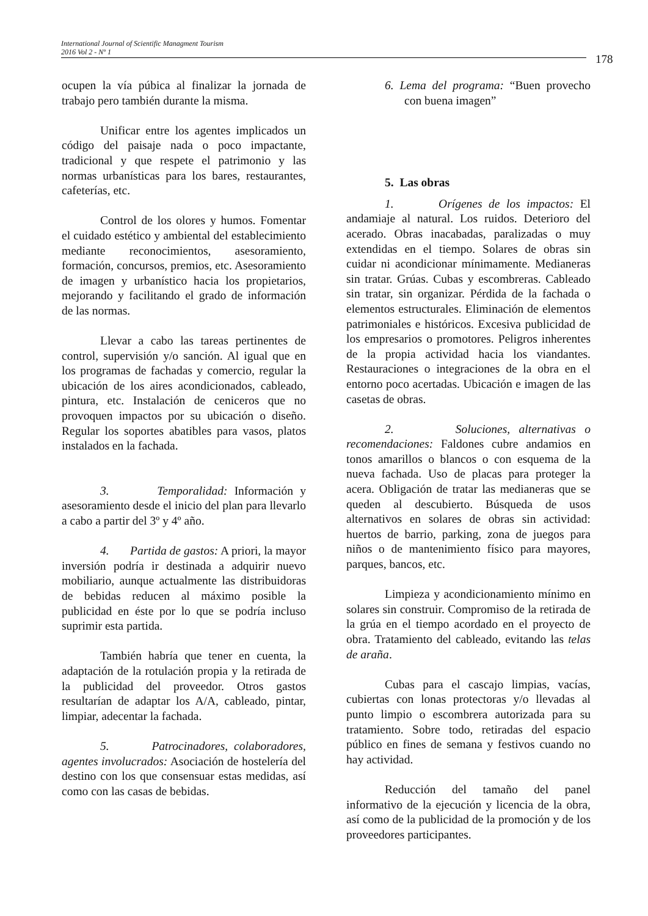International Journal of Scientific Managment Tourism
2016 Vol 2 - Nº 1
178
ocupen la vía púbica al finalizar la jornada de trabajo pero también durante la misma.
Unificar entre los agentes implicados un código del paisaje nada o poco impactante, tradicional y que respete el patrimonio y las normas urbanísticas para los bares, restaurantes, cafeterías, etc.
Control de los olores y humos. Fomentar el cuidado estético y ambiental del establecimiento mediante reconocimientos, asesoramiento, formación, concursos, premios, etc. Asesoramiento de imagen y urbanístico hacia los propietarios, mejorando y facilitando el grado de información de las normas.
Llevar a cabo las tareas pertinentes de control, supervisión y/o sanción. Al igual que en los programas de fachadas y comercio, regular la ubicación de los aires acondicionados, cableado, pintura, etc. Instalación de ceniceros que no provoquen impactos por su ubicación o diseño. Regular los soportes abatibles para vasos, platos instalados en la fachada.
3. Temporalidad: Información y asesoramiento desde el inicio del plan para llevarlo a cabo a partir del 3º y 4º año.
4. Partida de gastos: A priori, la mayor inversión podría ir destinada a adquirir nuevo mobiliario, aunque actualmente las distribuidoras de bebidas reducen al máximo posible la publicidad en éste por lo que se podría incluso suprimir esta partida.
También habría que tener en cuenta, la adaptación de la rotulación propia y la retirada de la publicidad del proveedor. Otros gastos resultarían de adaptar los A/A, cableado, pintar, limpiar, adecentar la fachada.
5. Patrocinadores, colaboradores, agentes involucrados: Asociación de hostelería del destino con los que consensuar estas medidas, así como con las casas de bebidas.
6. Lema del programa: “Buen provecho con buena imagen”
5. Las obras
1. Orígenes de los impactos: El andamiaje al natural. Los ruidos. Deterioro del acerado. Obras inacabadas, paralizadas o muy extendidas en el tiempo. Solares de obras sin cuidar ni acondicionar mínimamente. Medianeras sin tratar. Grúas. Cubas y escombreras. Cableado sin tratar, sin organizar. Pérdida de la fachada o elementos estructurales. Eliminación de elementos patrimoniales e históricos. Excesiva publicidad de los empresarios o promotores. Peligros inherentes de la propia actividad hacia los viandantes. Restauraciones o integraciones de la obra en el entorno poco acertadas. Ubicación e imagen de las casetas de obras.
2. Soluciones, alternativas o recomendaciones: Faldones cubre andamios en tonos amarillos o blancos o con esquema de la nueva fachada. Uso de placas para proteger la acera. Obligación de tratar las medianeras que se queden al descubierto. Búsqueda de usos alternativos en solares de obras sin actividad: huertos de barrio, parking, zona de juegos para niños o de mantenimiento físico para mayores, parques, bancos, etc.
Limpieza y acondicionamiento mínimo en solares sin construir. Compromiso de la retirada de la grúa en el tiempo acordado en el proyecto de obra. Tratamiento del cableado, evitando las telas de araña.
Cubas para el cascajo limpias, vacías, cubiertas con lonas protectoras y/o llevadas al punto limpio o escombrera autorizada para su tratamiento. Sobre todo, retiradas del espacio público en fines de semana y festivos cuando no hay actividad.
Reducción del tamaño del panel informativo de la ejecución y licencia de la obra, así como de la publicidad de la promoción y de los proveedores participantes.